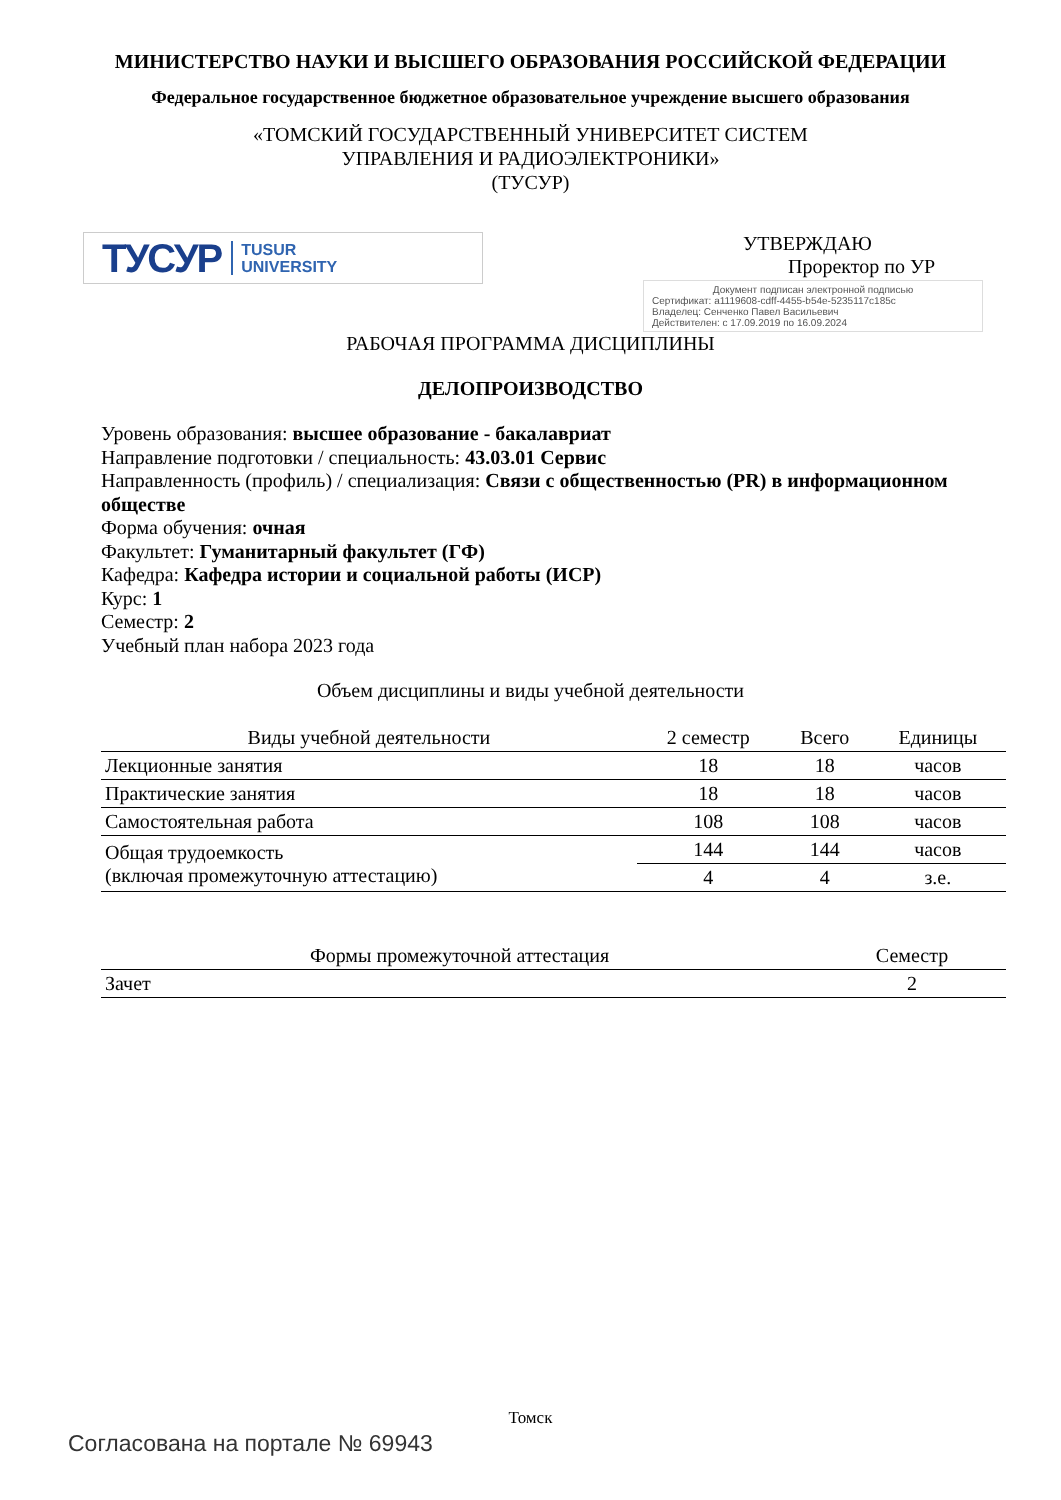МИНИСТЕРСТВО НАУКИ И ВЫСШЕГО ОБРАЗОВАНИЯ РОССИЙСКОЙ ФЕДЕРАЦИИ
Федеральное государственное бюджетное образовательное учреждение высшего образования
«ТОМСКИЙ ГОСУДАРСТВЕННЫЙ УНИВЕРСИТЕТ СИСТЕМ
УПРАВЛЕНИЯ И РАДИОЭЛЕКТРОНИКИ»
(ТУСУР)
ТУСУР TUSUR
UNIVERSITY
УТВЕРЖДАЮ
Проректор по УР
Документ подписан электронной подписью
Сертификат: a1119608-cdff-4455-b54e-5235117c185c
Владелец: Сенченко Павел Васильевич
Действителен: с 17.09.2019 по 16.09.2024
РАБОЧАЯ ПРОГРАММА ДИСЦИПЛИНЫ
ДЕЛОПРОИЗВОДСТВО
Уровень образования: высшее образование - бакалавриат
Направление подготовки / специальность: 43.03.01 Сервис
Направленность (профиль) / специализация: Связи с общественностью (PR) в информационном обществе
Форма обучения: очная
Факультет: Гуманитарный факультет (ГФ)
Кафедра: Кафедра истории и социальной работы (ИСР)
Курс: 1
Семестр: 2
Учебный план набора 2023 года
Объем дисциплины и виды учебной деятельности
| Виды учебной деятельности | 2 семестр | Всего | Единицы |
| --- | --- | --- | --- |
| Лекционные занятия | 18 | 18 | часов |
| Практические занятия | 18 | 18 | часов |
| Самостоятельная работа | 108 | 108 | часов |
| Общая трудоемкость (включая промежуточную аттестацию) | 144 | 144 | часов |
| | 4 | 4 | з.е. |
| Формы промежуточной аттестация | Семестр |
| --- | --- |
| Зачет | 2 |
Томск
Согласована на портале № 69943